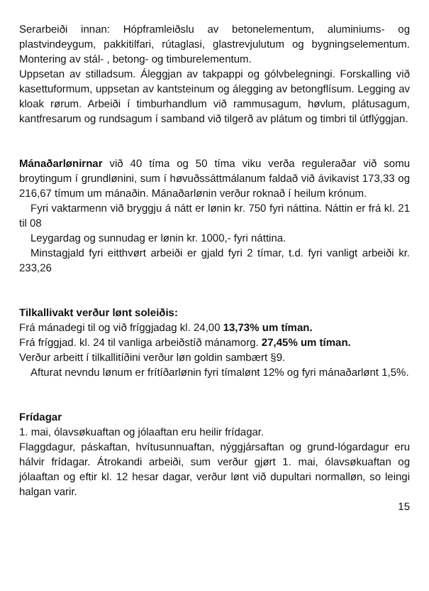Serarbeiði innan: Hópframleiðslu av betonelementum, aluminiums- og plastvindeygum, pakkitilfari, rútaglasi, glastrevjulutum og bygningselementum. Montering av stál- , betong- og timburelementum.
Uppsetan av stilladsum. Áleggjan av takpappi og gólvbelegningi. Forskalling við kasettuformum, uppsetan av kantsteinum og álegging av betongflísum. Legging av kloak rørum. Arbeiði í timburhandlum við rammusagum, høvlum, plátusagum, kantfresarum og rundsagum í samband við tilgerð av plátum og timbri til útflýggjan.
Mánaðarlønirnar við 40 tíma og 50 tíma viku verða reguleraðar við somu broytingum í grundlønini, sum í høvuðssáttmálanum faldað við ávikavist 173,33 og 216,67 tímum um mánaðin. Mánaðarlønin verður roknað í heilum krónum.
Fyri vaktarmenn við bryggju á nátt er lønin kr. 750 fyri náttina. Náttin er frá kl. 21 til 08
Leygardag og sunnudag er lønin kr. 1000,- fyri náttina.
Minstagjald fyri eitthvørt arbeiði er gjald fyri 2 tímar, t.d. fyri vanligt arbeiði kr. 233,26
Tilkallivakt verður lønt soleiðis:
Frá mánadegi til og við fríggjadag kl. 24,00 13,73% um tíman.
Frá fríggjad. kl. 24 til vanliga arbeiðstíð mánamorg. 27,45% um tíman.
Verður arbeitt í tilkallitíðini verður løn goldin sambært §9.
Afturat nevndu lønum er frítíðarlønin fyri tímalønt 12% og fyri mánaðarlønt 1,5%.
Frídagar
1. mai, ólavsøkuaftan og jólaaftan eru heilir frídagar.
Flaggdagur, páskaftan, hvítusunnuaftan, nýggjársaftan og grund-lógardagur eru hálvir frídagar. Átrokandi arbeiði, sum verður gjørt 1. mai, ólavsøkuaftan og jólaaftan og eftir kl. 12 hesar dagar, verður lønt við dupultari normalløn, so leingi halgan varir.
15